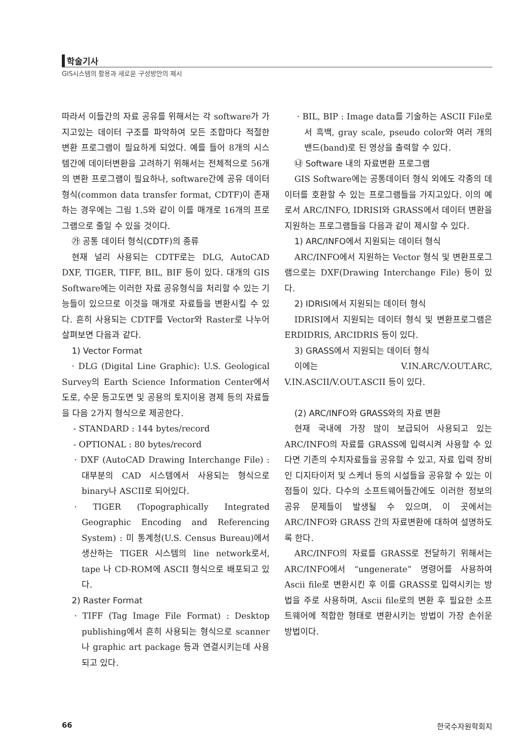학술기사
GIS시스템의 활용과 새로운 구성방안의 제시
따라서 이들간의 자료 공유를 위해서는 각 software가 가지고있는 데이터 구조를 파악하여 모든 조합마다 적절한 변환 프로그램이 필요하게 되었다. 예를 들어 8개의 시스템간에 데이터변환을 고려하기 위해서는 전체적으로 56개의 변환 프로그램이 필요하나, software간에 공유 데이터 형식(common data transfer format, CDTF)이 존재하는 경우에는 그림 1.5와 같이 이를 매개로 16개의 프로그램으로 줄일 수 있을 것이다.
㉮ 공통 데이터 형식(CDTF)의 종류
현재 널리 사용되는 CDTF로는 DLG, AutoCAD DXF, TIGER, TIFF, BIL, BIF 등이 있다. 대개의 GIS Software에는 이러한 자료 공유형식을 처리할 수 있는 기능들이 있으므로 이것을 매개로 자료들을 변환시킬 수 있다. 흔히 사용되는 CDTF를 Vector와 Raster로 나누어 살펴보면 다음과 같다.
1) Vector Format
· DLG (Digital Line Graphic): U.S. Geological Survey의 Earth Science Information Center에서 도로, 수문 등고도면 및 공용의 토지이용 경제 등의 자료들을 다음 2가지 형식으로 제공한다.
- STANDARD : 144 bytes/record
- OPTIONAL : 80 bytes/record
· DXF (AutoCAD Drawing Interchange File) : 대부분의 CAD 시스템에서 사용되는 형식으로 binary나 ASCII로 되어있다.
· TIGER (Topographically Integrated Geographic Encoding and Referencing System) : 미 통계청(U.S. Census Bureau)에서 생산하는 TIGER 시스템의 line network로서, tape 나 CD-ROM에 ASCII 형식으로 배포되고 있다.
2) Raster Format
· TIFF (Tag Image File Format) : Desktop publishing에서 흔히 사용되는 형식으로 scanner나 graphic art package 등과 연결시키는데 사용되고 있다.
· BIL, BIP : Image data를 기술하는 ASCII File로서 흑백, gray scale, pseudo color와 여러 개의 밴드(band)로 된 영상을 출력할 수 있다.
㉯ Software 내의 자료변환 프로그램
GIS Software에는 공통데이터 형식 외에도 각종의 데이터를 호환할 수 있는 프로그램들을 가지고있다. 이의 예로서 ARC/INFO, IDRISI와 GRASS에서 데이터 변환을 지원하는 프로그램들을 다음과 같이 제시할 수 있다.
1) ARC/INFO에서 지원되는 데이터 형식
ARC/INFO에서 지원하는 Vector 형식 및 변환프로그램으로는 DXF(Drawing Interchange File) 등이 있다.
2) IDRISI에서 지원되는 데이터 형식
IDRISI에서 지원되는 데이터 형식 및 변환프로그램은 ERDIDRIS, ARCIDRIS 등이 있다.
3) GRASS에서 지원되는 데이터 형식
이에는 V.IN.ARC/V.OUT.ARC, V.IN.ASCII/V.OUT.ASCII 등이 있다.
(2) ARC/INFO와 GRASS와의 자료 변환
현재 국내에 가장 많이 보급되어 사용되고 있는 ARC/INFO의 자료를 GRASS에 입력시켜 사용할 수 있다면 기존의 수치자료들을 공유할 수 있고, 자료 입력 장비인 디지타이저 및 스케너 등의 시설들을 공유할 수 있는 이점들이 있다. 다수의 소프트웨어들간에도 이러한 정보의 공유 문제들이 발생될 수 있으며, 이 곳에서는 ARC/INFO와 GRASS 간의 자료변환에 대하여 설명하도록 한다.
ARC/INFO의 자료를 GRASS로 전달하기 위해서는 ARC/INFO에서 “ungenerate” 명령어를 사용하여 Ascii file로 변환시킨 후 이를 GRASS로 입력시키는 방법을 주로 사용하며, Ascii file로의 변환 후 필요한 소프트웨어에 적합한 형태로 변환시키는 방법이 가장 손쉬운 방법이다.
66 한국수자원학회지